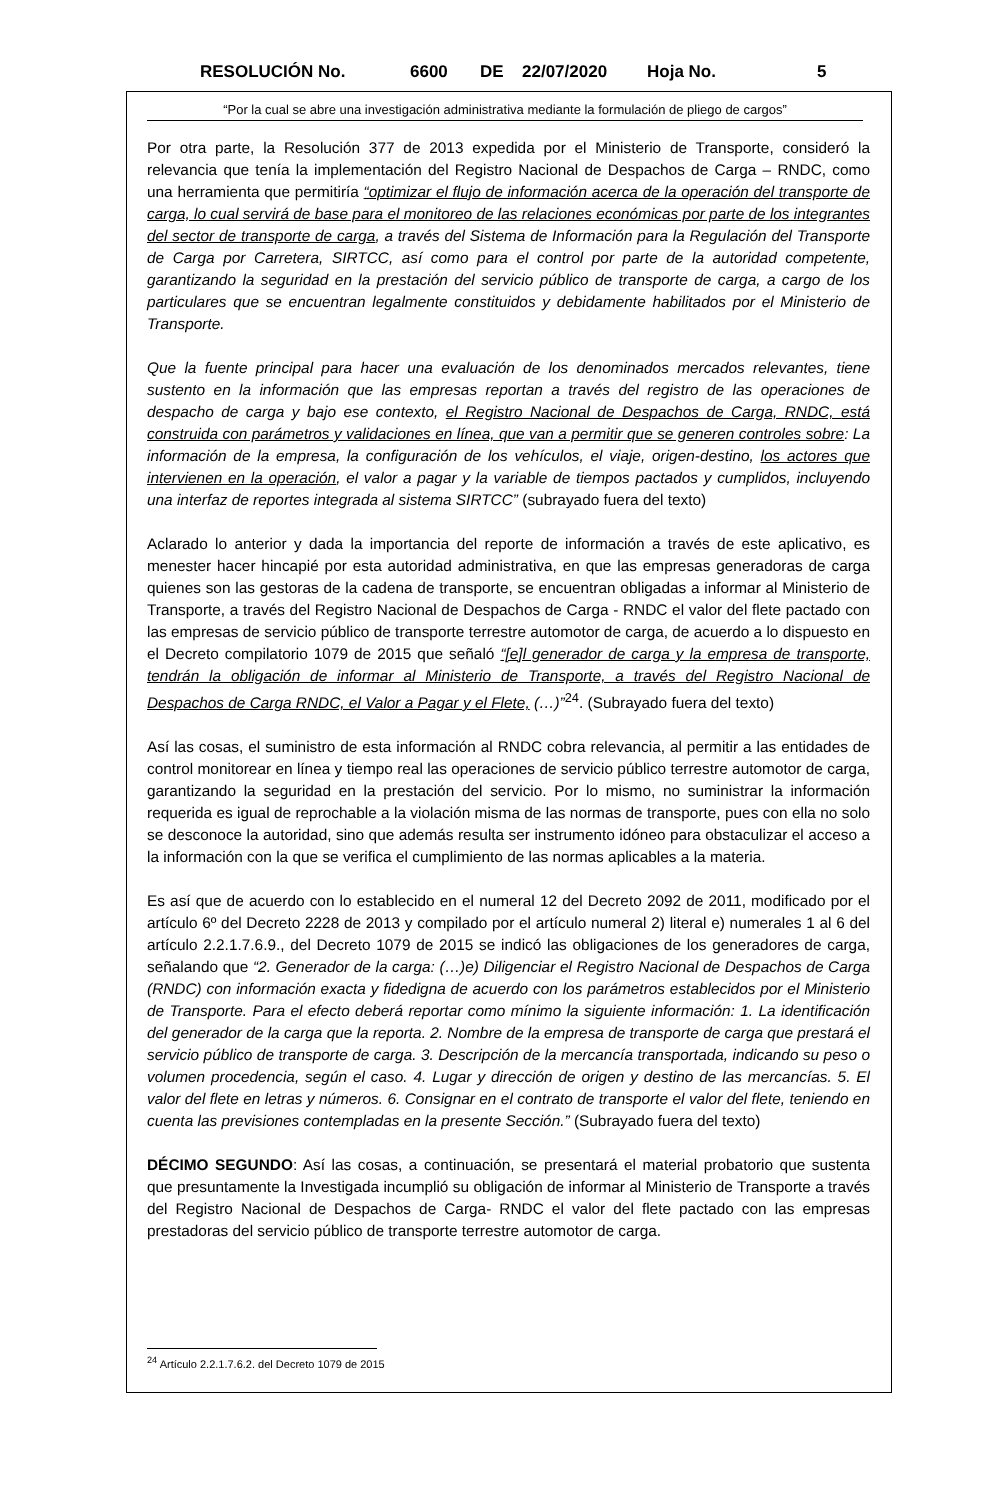RESOLUCIÓN No. 6600 DE 22/07/2020 Hoja No. 5
“Por la cual se abre una investigación administrativa mediante la formulación de pliego de cargos”
Por otra parte, la Resolución 377 de 2013 expedida por el Ministerio de Transporte, consideró la relevancia que tenía la implementación del Registro Nacional de Despachos de Carga – RNDC, como una herramienta que permitiría “optimizar el flujo de información acerca de la operación del transporte de carga, lo cual servirá de base para el monitoreo de las relaciones económicas por parte de los integrantes del sector de transporte de carga, a través del Sistema de Información para la Regulación del Transporte de Carga por Carretera, SIRTCC, así como para el control por parte de la autoridad competente, garantizando la seguridad en la prestación del servicio público de transporte de carga, a cargo de los particulares que se encuentran legalmente constituidos y debidamente habilitados por el Ministerio de Transporte.
Que la fuente principal para hacer una evaluación de los denominados mercados relevantes, tiene sustento en la información que las empresas reportan a través del registro de las operaciones de despacho de carga y bajo ese contexto, el Registro Nacional de Despachos de Carga, RNDC, está construida con parámetros y validaciones en línea, que van a permitir que se generen controles sobre: La información de la empresa, la configuración de los vehículos, el viaje, origen-destino, los actores que intervienen en la operación, el valor a pagar y la variable de tiempos pactados y cumplidos, incluyendo una interfaz de reportes integrada al sistema SIRTCC” (subrayado fuera del texto)
Aclarado lo anterior y dada la importancia del reporte de información a través de este aplicativo, es menester hacer hincapié por esta autoridad administrativa, en que las empresas generadoras de carga quienes son las gestoras de la cadena de transporte, se encuentran obligadas a informar al Ministerio de Transporte, a través del Registro Nacional de Despachos de Carga - RNDC el valor del flete pactado con las empresas de servicio público de transporte terrestre automotor de carga, de acuerdo a lo dispuesto en el Decreto compilatorio 1079 de 2015 que señaló “[e]l generador de carga y la empresa de transporte, tendrán la obligación de informar al Ministerio de Transporte, a través del Registro Nacional de Despachos de Carga RNDC, el Valor a Pagar y el Flete, (…)”<sup>24</sup>. (Subrayado fuera del texto)
Así las cosas, el suministro de esta información al RNDC cobra relevancia, al permitir a las entidades de control monitorear en línea y tiempo real las operaciones de servicio público terrestre automotor de carga, garantizando la seguridad en la prestación del servicio. Por lo mismo, no suministrar la información requerida es igual de reprochable a la violación misma de las normas de transporte, pues con ella no solo se desconoce la autoridad, sino que además resulta ser instrumento idóneo para obstaculizar el acceso a la información con la que se verifica el cumplimiento de las normas aplicables a la materia.
Es así que de acuerdo con lo establecido en el numeral 12 del Decreto 2092 de 2011, modificado por el artículo 6º del Decreto 2228 de 2013 y compilado por el artículo numeral 2) literal e) numerales 1 al 6 del artículo 2.2.1.7.6.9., del Decreto 1079 de 2015 se indicó las obligaciones de los generadores de carga, señalando que “2. Generador de la carga: (…)e) Diligenciar el Registro Nacional de Despachos de Carga (RNDC) con información exacta y fidedigna de acuerdo con los parámetros establecidos por el Ministerio de Transporte. Para el efecto deberá reportar como mínimo la siguiente información: 1. La identificación del generador de la carga que la reporta. 2. Nombre de la empresa de transporte de carga que prestará el servicio público de transporte de carga. 3. Descripción de la mercancía transportada, indicando su peso o volumen procedencia, según el caso. 4. Lugar y dirección de origen y destino de las mercancías. 5. El valor del flete en letras y números. 6. Consignar en el contrato de transporte el valor del flete, teniendo en cuenta las previsiones contempladas en la presente Sección.” (Subrayado fuera del texto)
DÉCIMO SEGUNDO: Así las cosas, a continuación, se presentará el material probatorio que sustenta que presuntamente la Investigada incumplió su obligación de informar al Ministerio de Transporte a través del Registro Nacional de Despachos de Carga- RNDC el valor del flete pactado con las empresas prestadoras del servicio público de transporte terrestre automotor de carga.
<sup>24</sup> Artículo 2.2.1.7.6.2. del Decreto 1079 de 2015